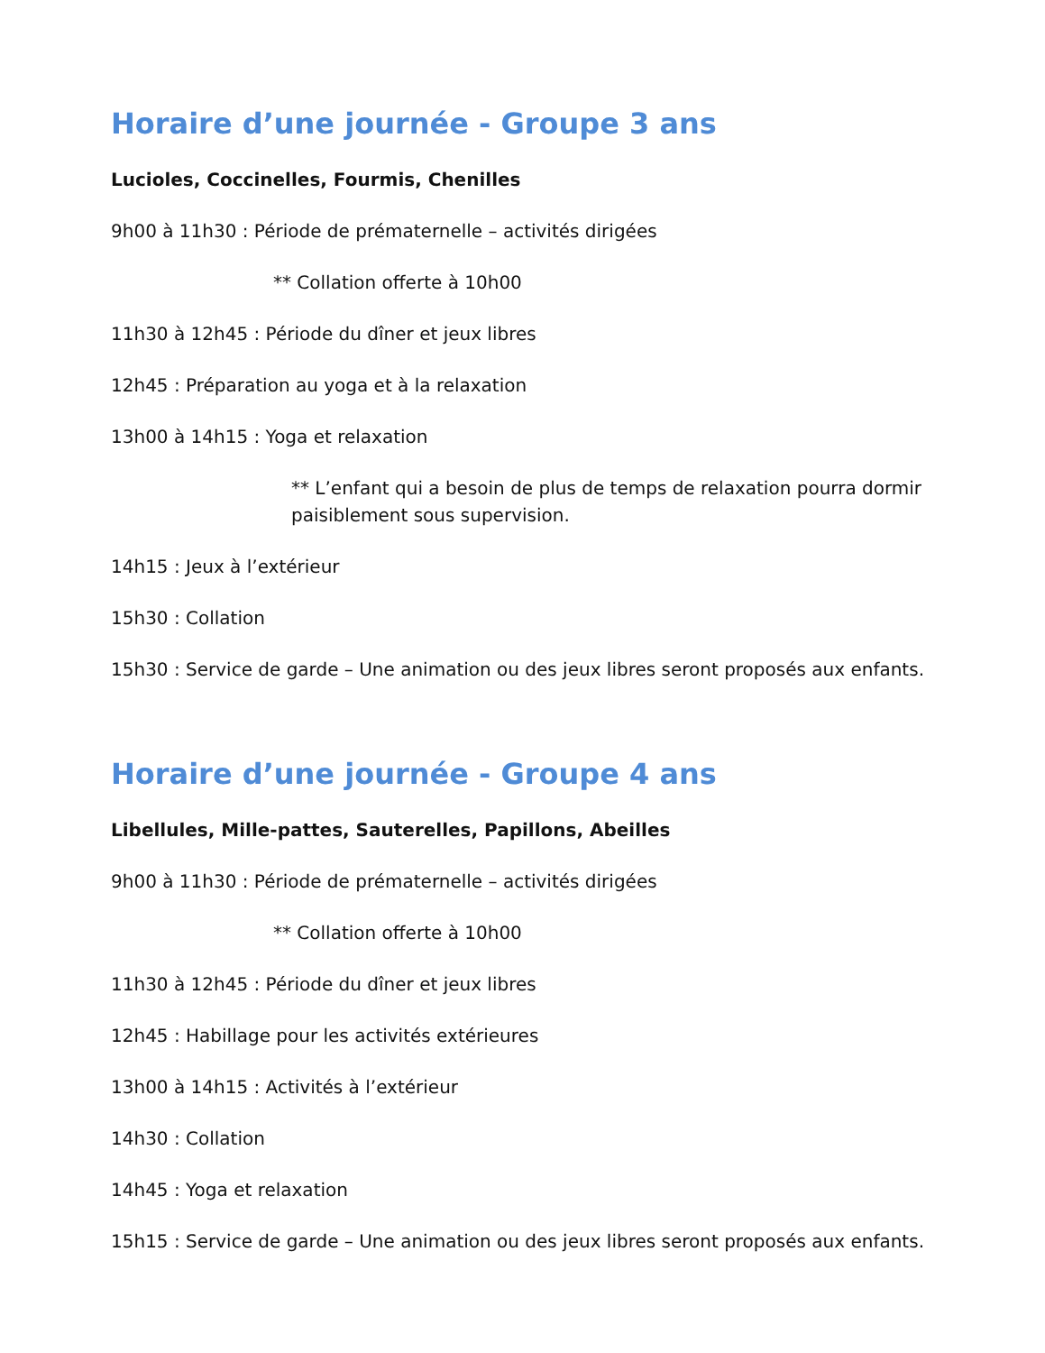Horaire d’une journée - Groupe 3 ans
Lucioles, Coccinelles, Fourmis, Chenilles
9h00 à 11h30 : Période de prématernelle – activités dirigées
** Collation offerte à 10h00
11h30 à 12h45 : Période du dîner et jeux libres
12h45 : Préparation au yoga et à la relaxation
13h00 à 14h15 : Yoga et relaxation
** L’enfant qui a besoin de plus de temps de relaxation pourra dormir paisiblement sous supervision.
14h15 : Jeux à l’extérieur
15h30 : Collation
15h30 : Service de garde – Une animation ou des jeux libres seront proposés aux enfants.
Horaire d’une journée - Groupe 4 ans
Libellules, Mille-pattes, Sauterelles, Papillons, Abeilles
9h00 à 11h30 : Période de prématernelle – activités dirigées
** Collation offerte à 10h00
11h30 à 12h45 : Période du dîner et jeux libres
12h45 : Habillage pour les activités extérieures
13h00 à 14h15 : Activités à l’extérieur
14h30 : Collation
14h45 : Yoga et relaxation
15h15 : Service de garde – Une animation ou des jeux libres seront proposés aux enfants.